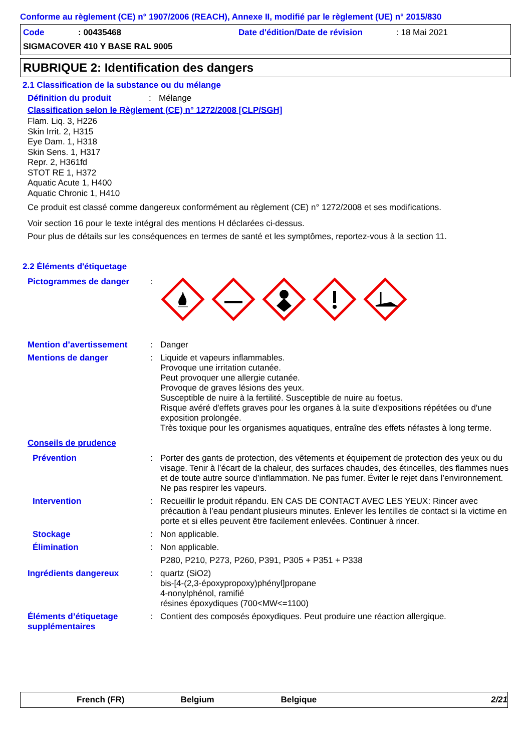Conforme au règlement (CE) n° 1907/2006 (REACH), Annexe II, modifié par le règlement (UE) n° 2015/830
Code: 00435468 Date d'édition/Date de révision: 18 Mai 2021
SIGMACOVER 410 Y BASE RAL 9005
RUBRIQUE 2: Identification des dangers
2.1 Classification de la substance ou du mélange
Définition du produit: Mélange
Classification selon le Règlement (CE) n° 1272/2008 [CLP/SGH]
Flam. Liq. 3, H226
Skin Irrit. 2, H315
Eye Dam. 1, H318
Skin Sens. 1, H317
Repr. 2, H361fd
STOT RE 1, H372
Aquatic Acute 1, H400
Aquatic Chronic 1, H410
Ce produit est classé comme dangereux conformément au règlement (CE) n° 1272/2008 et ses modifications.
Voir section 16 pour le texte intégral des mentions H déclarées ci-dessus.
Pour plus de détails sur les conséquences en termes de santé et les symptômes, reportez-vous à la section 11.
2.2 Éléments d'étiquetage
Pictogrammes de danger:
Mention d’avertissement: Danger
Mentions de danger: Liquide et vapeurs inflammables.
Provoque une irritation cutanée.
Peut provoquer une allergie cutanée.
Provoque de graves lésions des yeux.
Susceptible de nuire à la fertilité. Susceptible de nuire au foetus.
Risque avéré d'effets graves pour les organes à la suite d'expositions répétées ou d'une exposition prolongée.
Très toxique pour les organismes aquatiques, entraîne des effets néfastes à long terme.
Conseils de prudence
Prévention: Porter des gants de protection, des vêtements et équipement de protection des yeux ou du visage. Tenir à l’écart de la chaleur, des surfaces chaudes, des étincelles, des flammes nues et de toute autre source d’inflammation. Ne pas fumer. Éviter le rejet dans l’environnement. Ne pas respirer les vapeurs.
Intervention: Recueillir le produit répandu. EN CAS DE CONTACT AVEC LES YEUX: Rincer avec précaution à l’eau pendant plusieurs minutes. Enlever les lentilles de contact si la victime en porte et si elles peuvent être facilement enlevées. Continuer à rincer.
Stockage: Non applicable.
Élimination: Non applicable.
P280, P210, P273, P260, P391, P305 + P351 + P338
Ingrédients dangereux: quartz (SiO2)
bis-[4-(2,3-époxypropoxy)phényl]propane
4-nonylphénol, ramifié
résines époxydiques (700<MW<=1100)
Éléments d’étiquetage supplémentaires: Contient des composés époxydiques. Peut produire une réaction allergique.
French (FR) Belgium Belgique 2/21